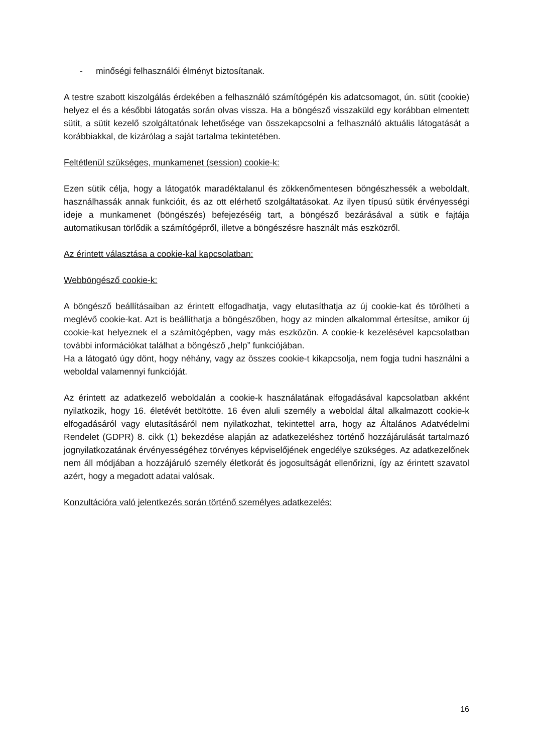- minőségi felhasználói élményt biztosítanak.
A testre szabott kiszolgálás érdekében a felhasználó számítógépén kis adatcsomagot, ún. sütit (cookie) helyez el és a későbbi látogatás során olvas vissza. Ha a böngésző visszaküld egy korábban elmentett sütit, a sütit kezelő szolgáltatónak lehetősége van összekapcsolni a felhasználó aktuális látogatását a korábbiakkal, de kizárólag a saját tartalma tekintetében.
Feltétlenül szükséges, munkamenet (session) cookie-k:
Ezen sütik célja, hogy a látogatók maradéktalanul és zökkenőmentesen böngészhessék a weboldalt, használhassák annak funkcióit, és az ott elérhető szolgáltatásokat. Az ilyen típusú sütik érvényességi ideje a munkamenet (böngészés) befejezéséig tart, a böngésző bezárásával a sütik e fajtája automatikusan törlődik a számítógépről, illetve a böngészésre használt más eszközről.
Az érintett választása a cookie-kal kapcsolatban:
Webböngésző cookie-k:
A böngésző beállításaiban az érintett elfogadhatja, vagy elutasíthatja az új cookie-kat és törölheti a meglévő cookie-kat. Azt is beállíthatja a böngészőben, hogy az minden alkalommal értesítse, amikor új cookie-kat helyeznek el a számítógépben, vagy más eszközön. A cookie-k kezelésével kapcsolatban további információkat találhat a böngésző „help” funkciójában.
Ha a látogató úgy dönt, hogy néhány, vagy az összes cookie-t kikapcsolja, nem fogja tudni használni a weboldal valamennyi funkcióját.
Az érintett az adatkezelő weboldalán a cookie-k használatának elfogadásával kapcsolatban akként nyilatkozik, hogy 16. életévét betöltötte. 16 éven aluli személy a weboldal által alkalmazott cookie-k elfogadásáról vagy elutasításáról nem nyilatkozhat, tekintettel arra, hogy az Általános Adatvédelmi Rendelet (GDPR) 8. cikk (1) bekezdése alapján az adatkezeléshez történő hozzájárulását tartalmazó jognyilatkozatának érvényességéhez törvényes képviselőjének engedélye szükséges. Az adatkezelőnek nem áll módjában a hozzájáruló személy életkorát és jogosultságát ellenőrizni, így az érintett szavatol azért, hogy a megadott adatai valósak.
Konzultációra való jelentkezés során történő személyes adatkezelés:
16